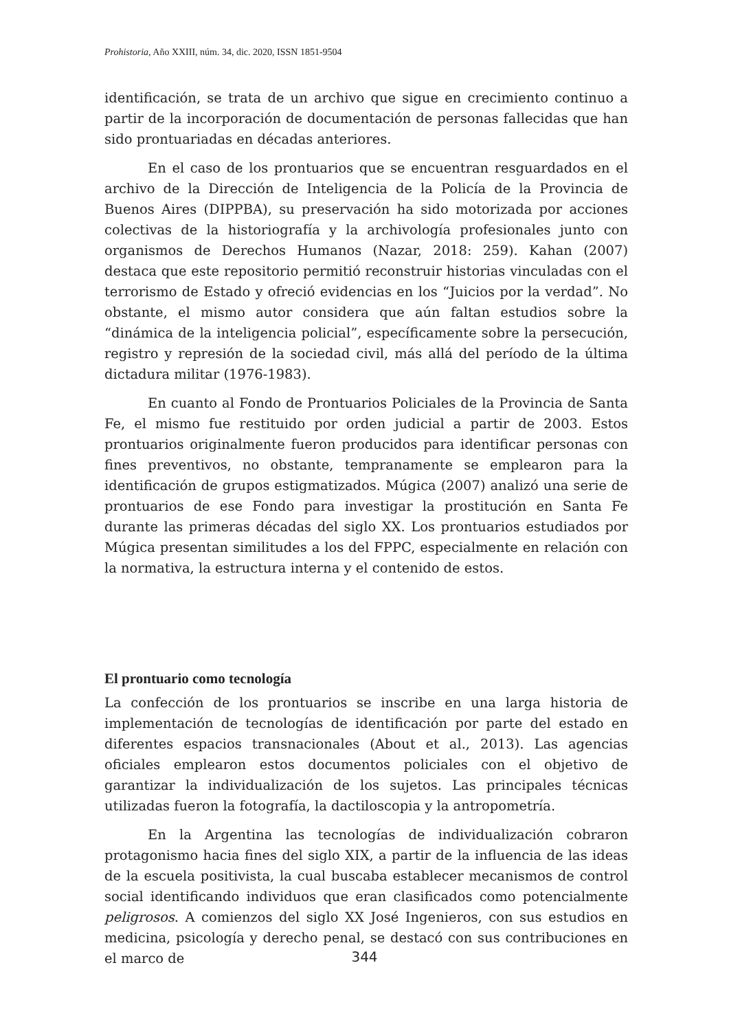Prohistoria, Año XXIII, núm. 34, dic. 2020, ISSN 1851-9504
identificación, se trata de un archivo que sigue en crecimiento continuo a partir de la incorporación de documentación de personas fallecidas que han sido prontuariadas en décadas anteriores.
En el caso de los prontuarios que se encuentran resguardados en el archivo de la Dirección de Inteligencia de la Policía de la Provincia de Buenos Aires (DIPPBA), su preservación ha sido motorizada por acciones colectivas de la historiografía y la archivología profesionales junto con organismos de Derechos Humanos (Nazar, 2018: 259). Kahan (2007) destaca que este repositorio permitió reconstruir historias vinculadas con el terrorismo de Estado y ofreció evidencias en los “Juicios por la verdad”. No obstante, el mismo autor considera que aún faltan estudios sobre la “dinámica de la inteligencia policial”, específicamente sobre la persecución, registro y represión de la sociedad civil, más allá del período de la última dictadura militar (1976-1983).
En cuanto al Fondo de Prontuarios Policiales de la Provincia de Santa Fe, el mismo fue restituido por orden judicial a partir de 2003. Estos prontuarios originalmente fueron producidos para identificar personas con fines preventivos, no obstante, tempranamente se emplearon para la identificación de grupos estigmatizados. Múgica (2007) analizó una serie de prontuarios de ese Fondo para investigar la prostitución en Santa Fe durante las primeras décadas del siglo XX. Los prontuarios estudiados por Múgica presentan similitudes a los del FPPC, especialmente en relación con la normativa, la estructura interna y el contenido de estos.
El prontuario como tecnología
La confección de los prontuarios se inscribe en una larga historia de implementación de tecnologías de identificación por parte del estado en diferentes espacios transnacionales (About et al., 2013). Las agencias oficiales emplearon estos documentos policiales con el objetivo de garantizar la individualización de los sujetos. Las principales técnicas utilizadas fueron la fotografía, la dactiloscopia y la antropometría.
En la Argentina las tecnologías de individualización cobraron protagonismo hacia fines del siglo XIX, a partir de la influencia de las ideas de la escuela positivista, la cual buscaba establecer mecanismos de control social identificando individuos que eran clasificados como potencialmente peligrosos. A comienzos del siglo XX José Ingenieros, con sus estudios en medicina, psicología y derecho penal, se destacó con sus contribuciones en el marco de
344